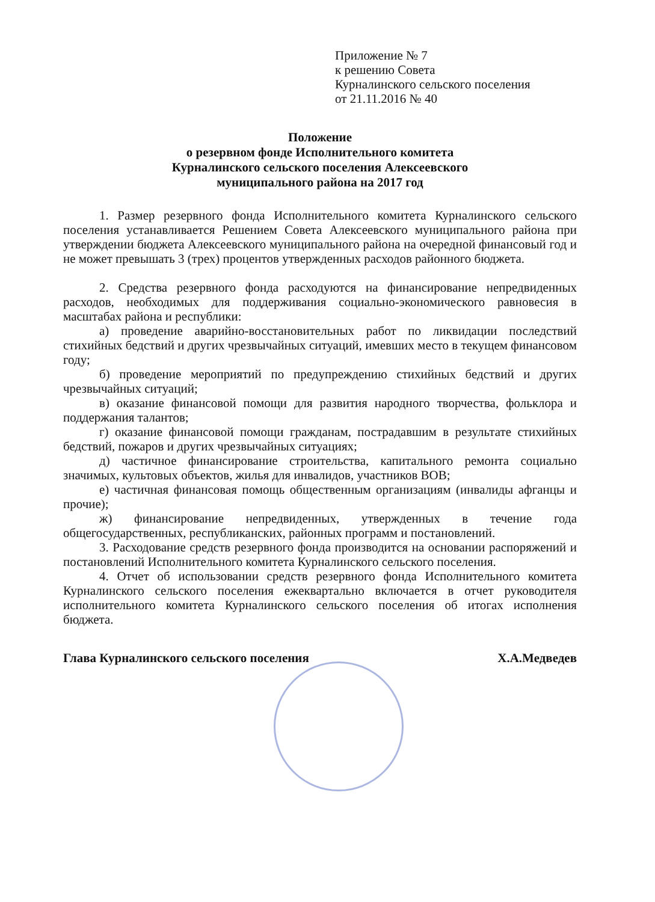Приложение № 7
к решению Совета
Курналинского сельского поселения
от 21.11.2016 № 40
Положение
о резервном фонде Исполнительного комитета
Курналинского сельского поселения Алексеевского
муниципального района на 2017 год
1. Размер резервного фонда Исполнительного комитета Курналинского сельского поселения устанавливается Решением Совета Алексеевского муниципального района при утверждении бюджета Алексеевского муниципального района на очередной финансовый год и не может превышать 3 (трех) процентов утвержденных расходов районного бюджета.
2. Средства резервного фонда расходуются на финансирование непредвиденных расходов, необходимых для поддерживания социально-экономического равновесия в масштабах района и республики:
а) проведение аварийно-восстановительных работ по ликвидации последствий стихийных бедствий и других чрезвычайных ситуаций, имевших место в текущем финансовом году;
б) проведение мероприятий по предупреждению стихийных бедствий и других чрезвычайных ситуаций;
в) оказание финансовой помощи для развития народного творчества, фольклора и поддержания талантов;
г) оказание финансовой помощи гражданам, пострадавшим в результате стихийных бедствий, пожаров и других чрезвычайных ситуациях;
д) частичное финансирование строительства, капитального ремонта социально значимых, культовых объектов, жилья для инвалидов, участников ВОВ;
е) частичная финансовая помощь общественным организациям (инвалиды афганцы и прочие);
ж) финансирование непредвиденных, утвержденных в течение года общегосударственных, республиканских, районных программ и постановлений.
3. Расходование средств резервного фонда производится на основании распоряжений и постановлений Исполнительного комитета Курналинского сельского поселения.
4. Отчет об использовании средств резервного фонда Исполнительного комитета Курналинского сельского поселения ежеквартально включается в отчет руководителя исполнительного комитета Курналинского сельского поселения об итогах исполнения бюджета.
Глава Курналинского сельского поселения Х.А.Медведев